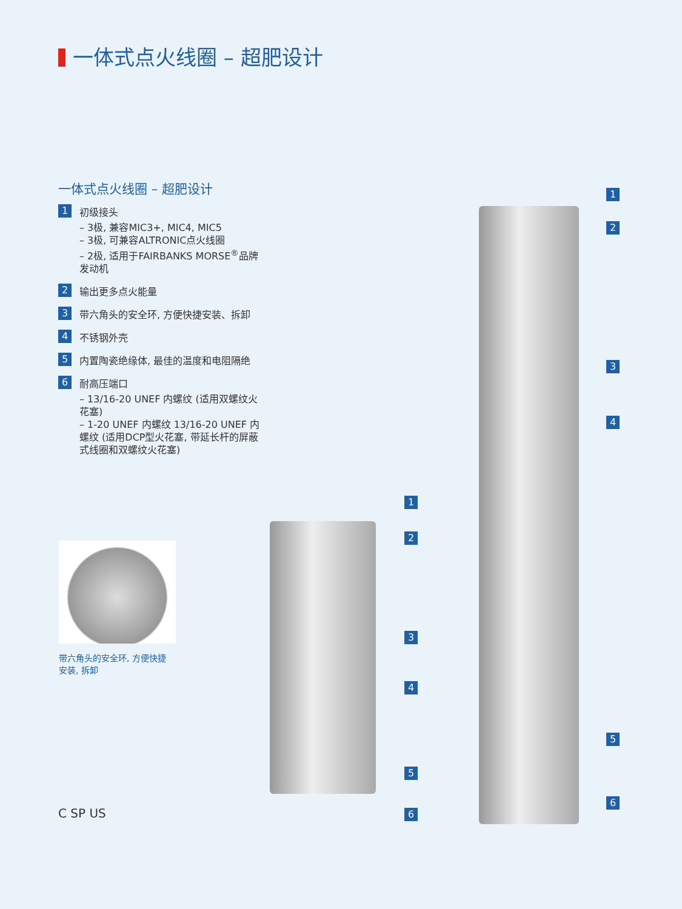一体式点火线圈 – 超肥设计
一体式点火线圈 – 超肥设计
1
初级接头
– 3极, 兼容MIC3+, MIC4, MIC5
– 3极, 可兼容ALTRONIC点火线圈
– 2极, 适用于FAIRBANKS MORSE<sup>®</sup>品牌发动机
2
输出更多点火能量
3
带六角头的安全环, 方便快捷安装、拆卸
4
不锈钢外壳
5
内置陶瓷绝缘体, 最佳的温度和电阻隔绝
6
耐高压端口
– 13/16-20 UNEF 内螺纹 (适用双螺纹火花塞)
– 1-20 UNEF 内螺纹 13/16-20 UNEF 内螺纹 (适用DCP型火花塞, 带延长杆的屏蔽式线圈和双螺纹火花塞)
带六角头的安全环, 方便快捷安装, 拆卸
C SP US
1
2
3
4
5
6
1
2
3
4
5
6